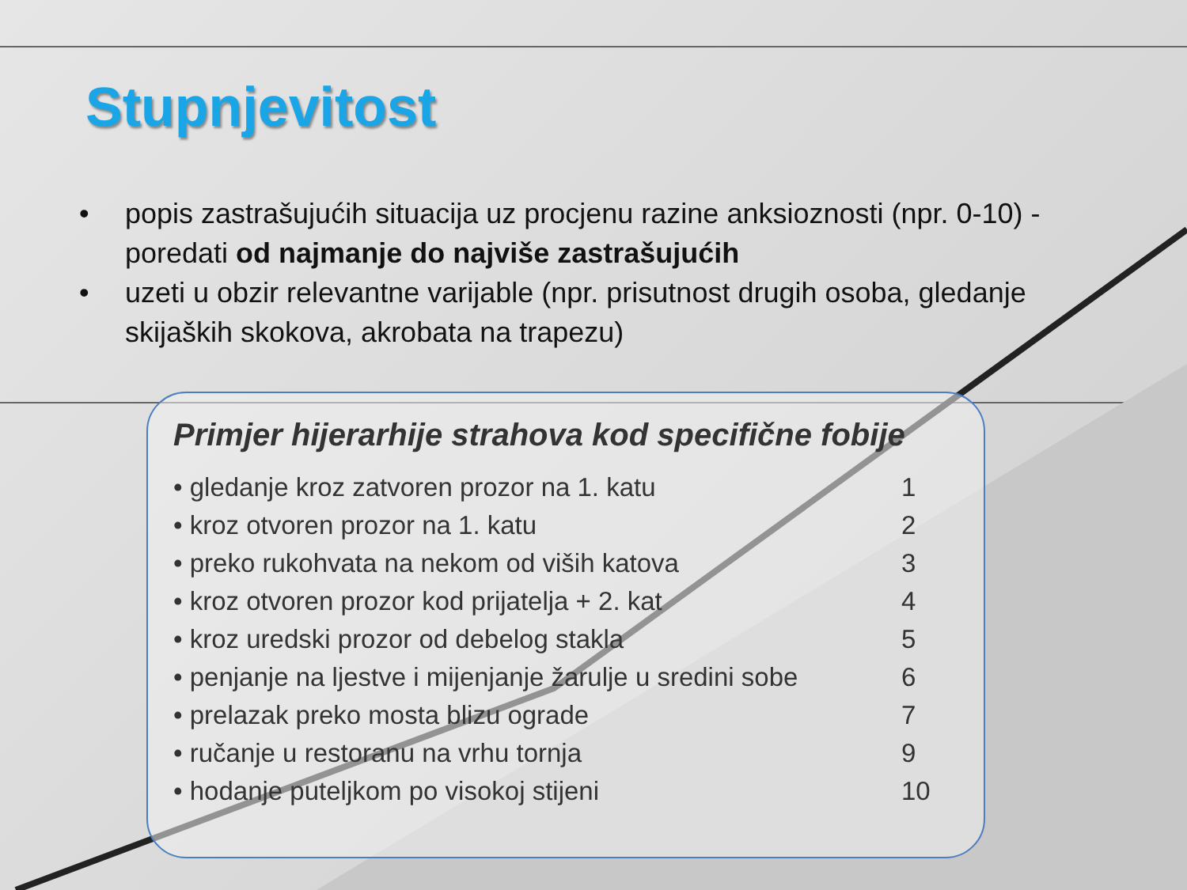Stupnjevitost
• popis zastrašujućih situacija uz procjenu razine anksioznosti (npr. 0-10) - poredati od najmanje do najviše zastrašujućih
• uzeti u obzir relevantne varijable (npr. prisutnost drugih osoba, gledanje skijaških skokova, akrobata na trapezu)
Primjer hijerarhije strahova kod specifične fobije
• gledanje kroz zatvoren prozor na 1. katu 1
• kroz otvoren prozor na 1. katu 2
• preko rukohvata na nekom od viših katova 3
• kroz otvoren prozor kod prijatelja + 2. kat 4
• kroz uredski prozor od debelog stakla 5
• penjanje na ljestve i mijenjanje žarulje u sredini sobe 6
• prelazak preko mosta blizu ograde 7
• ručanje u restoranu na vrhu tornja 9
• hodanje puteljkom po visokoj stijeni 10